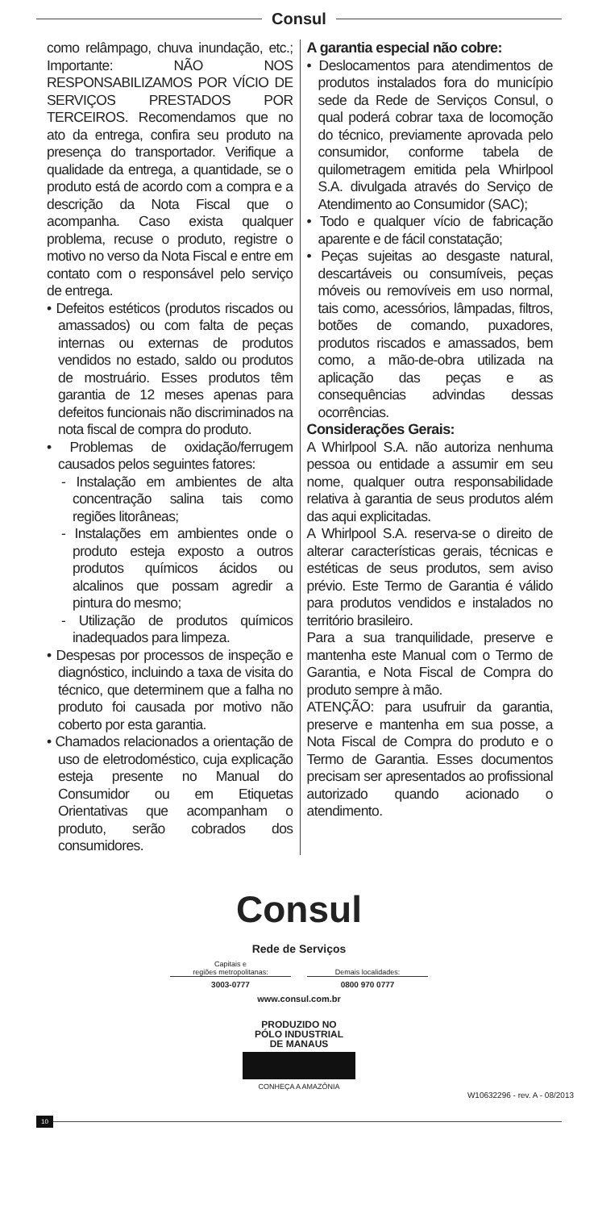Consul
como relâmpago, chuva inundação, etc.; Importante: NÃO NOS RESPONSABILIZAMOS POR VÍCIO DE SERVIÇOS PRESTADOS POR TERCEIROS. Recomendamos que no ato da entrega, confira seu produto na presença do transportador. Verifique a qualidade da entrega, a quantidade, se o produto está de acordo com a compra e a descrição da Nota Fiscal que o acompanha. Caso exista qualquer problema, recuse o produto, registre o motivo no verso da Nota Fiscal e entre em contato com o responsável pelo serviço de entrega.
• Defeitos estéticos (produtos riscados ou amassados) ou com falta de peças internas ou externas de produtos vendidos no estado, saldo ou produtos de mostruário. Esses produtos têm garantia de 12 meses apenas para defeitos funcionais não discriminados na nota fiscal de compra do produto.
• Problemas de oxidação/ferrugem causados pelos seguintes fatores:
- Instalação em ambientes de alta concentração salina tais como regiões litorâneas;
- Instalações em ambientes onde o produto esteja exposto a outros produtos químicos ácidos ou alcalinos que possam agredir a pintura do mesmo;
- Utilização de produtos químicos inadequados para limpeza.
• Despesas por processos de inspeção e diagnóstico, incluindo a taxa de visita do técnico, que determinem que a falha no produto foi causada por motivo não coberto por esta garantia.
• Chamados relacionados a orientação de uso de eletrodoméstico, cuja explicação esteja presente no Manual do Consumidor ou em Etiquetas Orientativas que acompanham o produto, serão cobrados dos consumidores.
A garantia especial não cobre:
• Deslocamentos para atendimentos de produtos instalados fora do município sede da Rede de Serviços Consul, o qual poderá cobrar taxa de locomoção do técnico, previamente aprovada pelo consumidor, conforme tabela de quilometragem emitida pela Whirlpool S.A. divulgada através do Serviço de Atendimento ao Consumidor (SAC);
• Todo e qualquer vício de fabricação aparente e de fácil constatação;
• Peças sujeitas ao desgaste natural, descartáveis ou consumíveis, peças móveis ou removíveis em uso normal, tais como, acessórios, lâmpadas, filtros, botões de comando, puxadores, produtos riscados e amassados, bem como, a mão-de-obra utilizada na aplicação das peças e as consequências advindas dessas ocorrências.
Considerações Gerais:
A Whirlpool S.A. não autoriza nenhuma pessoa ou entidade a assumir em seu nome, qualquer outra responsabilidade relativa à garantia de seus produtos além das aqui explicitadas.
A Whirlpool S.A. reserva-se o direito de alterar características gerais, técnicas e estéticas de seus produtos, sem aviso prévio. Este Termo de Garantia é válido para produtos vendidos e instalados no território brasileiro.
Para a sua tranquilidade, preserve e mantenha este Manual com o Termo de Garantia, e Nota Fiscal de Compra do produto sempre à mão.
ATENÇÃO: para usufruir da garantia, preserve e mantenha em sua posse, a Nota Fiscal de Compra do produto e o Termo de Garantia. Esses documentos precisam ser apresentados ao profissional autorizado quando acionado o atendimento.
Consul
Rede de Serviços
Capitais e
regiões metropolitanas:
3003-0777
Demais localidades:
0800 970 0777
www.consul.com.br
PRODUZIDO NO
PÓLO INDUSTRIAL
DE MANAUS
CONHEÇA A AMAZÔNIA
W10632296 - rev. A - 08/2013
10